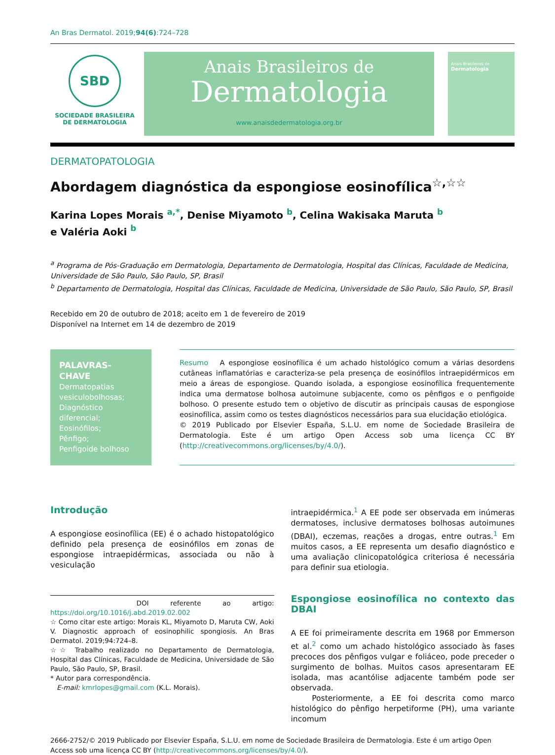An Bras Dermatol. 2019;94(6):724–728
SBD
SOCIEDADE BRASILEIRA
DE DERMATOLOGIA
Anais Brasileiros de
Dermatologia
www.anaisdedermatologia.org.br
Anais Brasileiros de
Dermatologia
DERMATOPATOLOGIA
Abordagem diagnóstica da espongiose eosinofílica<sup>☆,☆☆</sup>
Karina Lopes Morais <sup>a,*</sup>, Denise Miyamoto <sup>b</sup>, Celina Wakisaka Maruta <sup>b</sup>
e Valéria Aoki <sup>b</sup>
<sup>a</sup> Programa de Pós-Graduação em Dermatologia, Departamento de Dermatologia, Hospital das Clínicas, Faculdade de Medicina, Universidade de São Paulo, São Paulo, SP, Brasil
<sup>b</sup> Departamento de Dermatologia, Hospital das Clínicas, Faculdade de Medicina, Universidade de São Paulo, São Paulo, SP, Brasil
Recebido em 20 de outubro de 2018; aceito em 1 de fevereiro de 2019
Disponível na Internet em 14 de dezembro de 2019
PALAVRAS-CHAVE
Dermatopatias vesiculobolhosas;
Diagnóstico diferencial;
Eosinófilos;
Pênfigo;
Penfigoide bolhoso
Resumo A espongiose eosinofílica é um achado histológico comum a várias desordens cutâneas inflamatórias e caracteriza-se pela presença de eosinófilos intraepidérmicos em meio a áreas de espongiose. Quando isolada, a espongiose eosinofílica frequentemente indica uma dermatose bolhosa autoimune subjacente, como os pênfigos e o penfigoide bolhoso. O presente estudo tem o objetivo de discutir as principais causas de espongiose eosinofílica, assim como os testes diagnósticos necessários para sua elucidação etiológica.
© 2019 Publicado por Elsevier España, S.L.U. em nome de Sociedade Brasileira de Dermatologia. Este é um artigo Open Access sob uma licença CC BY (http://creativecommons.org/licenses/by/4.0/).
Introdução
A espongiose eosinofílica (EE) é o achado histopatológico definido pela presença de eosinófilos em zonas de espongiose intraepidérmicas, associada ou não à vesiculação
DOI referente ao artigo: https://doi.org/10.1016/j.abd.2019.02.002
☆ Como citar este artigo: Morais KL, Miyamoto D, Maruta CW, Aoki V. Diagnostic approach of eosinophilic spongiosis. An Bras Dermatol. 2019;94:724–8.
☆☆ Trabalho realizado no Departamento de Dermatologia, Hospital das Clínicas, Faculdade de Medicina, Universidade de São Paulo, São Paulo, SP, Brasil.
* Autor para correspondência.
E-mail: kmrlopes@gmail.com (K.L. Morais).
intraepidérmica.<sup>1</sup> A EE pode ser observada em inúmeras dermatoses, inclusive dermatoses bolhosas autoimunes (DBAI), eczemas, reações a drogas, entre outras.<sup>1</sup> Em muitos casos, a EE representa um desafio diagnóstico e uma avaliação clinicopatológica criteriosa é necessária para definir sua etiologia.
Espongiose eosinofílica no contexto das DBAI
A EE foi primeiramente descrita em 1968 por Emmerson et al.<sup>2</sup> como um achado histológico associado às fases precoces dos pênfigos vulgar e foliáceo, pode preceder o surgimento de bolhas. Muitos casos apresentaram EE isolada, mas acantólise adjacente também pode ser observada.
Posteriormente, a EE foi descrita como marco histológico do pênfigo herpetiforme (PH), uma variante incomum
2666-2752/© 2019 Publicado por Elsevier España, S.L.U. em nome de Sociedade Brasileira de Dermatologia. Este é um artigo Open Access sob uma licença CC BY (http://creativecommons.org/licenses/by/4.0/).